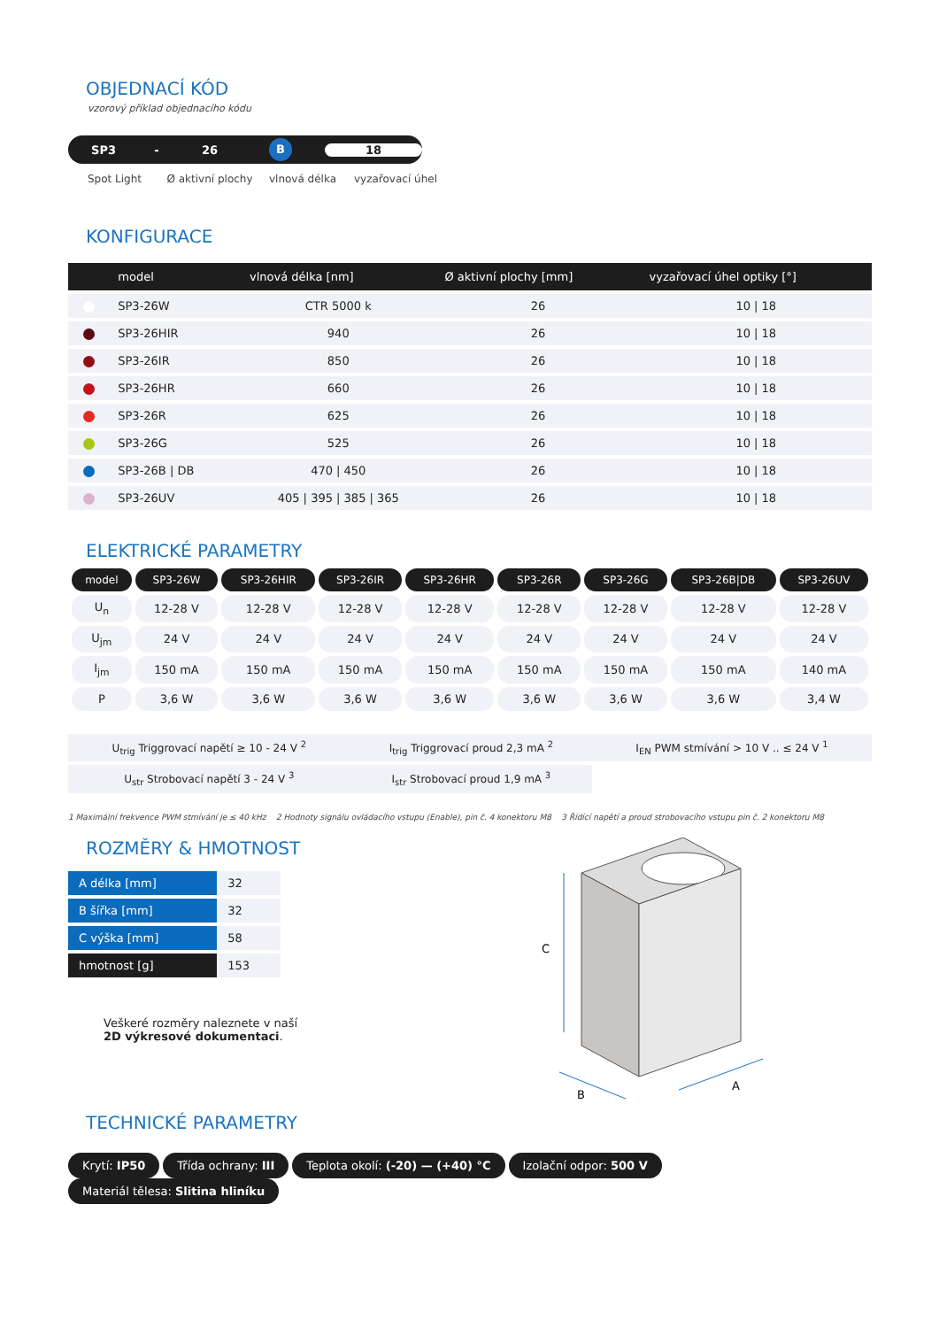OBJEDNACÍ KÓD
vzorový příklad objednacího kódu
SP3 - 26 B 18
Spot Light Ø aktivní plochy vlnová délka vyzařovací úhel
KONFIGURACE
| | model | vlnová délka [nm] | Ø aktivní plochy [mm] | vyzařovací úhel optiky [°] |
| --- | --- | --- | --- | --- |
| | SP3-26W | CTR 5000 k | 26 | 10 / 18 |
| | SP3-26HIR | 940 | 26 | 10 / 18 |
| | SP3-26IR | 850 | 26 | 10 / 18 |
| | SP3-26HR | 660 | 26 | 10 / 18 |
| | SP3-26R | 625 | 26 | 10 / 18 |
| | SP3-26G | 525 | 26 | 10 / 18 |
| | SP3-26B / DB | 470 / 450 | 26 | 10 / 18 |
| | SP3-26UV | 405 / 395 / 385 / 365 | 26 | 10 / 18 |
ELEKTRICKÉ PARAMETRY
| model | SP3-26W | SP3-26HIR | SP3-26IR | SP3-26HR | SP3-26R | SP3-26G | SP3-26B/DB | SP3-26UV |
| --- | --- | --- | --- | --- | --- | --- | --- | --- |
| U<sub>n</sub> | 12-28 V | 12-28 V | 12-28 V | 12-28 V | 12-28 V | 12-28 V | 12-28 V | 12-28 V |
| U<sub>jm</sub> | 24 V | 24 V | 24 V | 24 V | 24 V | 24 V | 24 V | 24 V |
| I<sub>jm</sub> | 150 mA | 150 mA | 150 mA | 150 mA | 150 mA | 150 mA | 150 mA | 140 mA |
| P | 3,6 W | 3,6 W | 3,6 W | 3,6 W | 3,6 W | 3,6 W | 3,6 W | 3,4 W |
| U<sub>trig</sub> Triggrovací napětí ≥ 10 - 24 V <sup>2</sup> | I<sub>trig</sub> Triggrovací proud 2,3 mA <sup>2</sup> | I<sub>EN</sub> PWM stmívání > 10 V .. ≤ 24 V <sup>1</sup> |
| U<sub>str</sub> Strobovací napětí 3 - 24 V <sup>3</sup> | I<sub>str</sub> Strobovací proud 1,9 mA <sup>3</sup> | |
1 Maximální frekvence PWM stmívání je ≤ 40 kHz 2 Hodnoty signálu ovládacího vstupu (Enable), pin č. 4 konektoru M8 3 Řídící napětí a proud strobovacího vstupu pin č. 2 konektoru M8
ROZMĚRY & HMOTNOST
| A délka [mm] | 32 |
| B šířka [mm] | 32 |
| C výška [mm] | 58 |
| hmotnost [g] | 153 |
Veškeré rozměry naleznete v naší
2D výkresové dokumentaci.
C
B
A
TECHNICKÉ PARAMETRY
Krytí: IP50 Třída ochrany: III Teplota okolí: (-20) — (+40) °C Izolační odpor: 500 V Materiál tělesa: Slitina hliníku